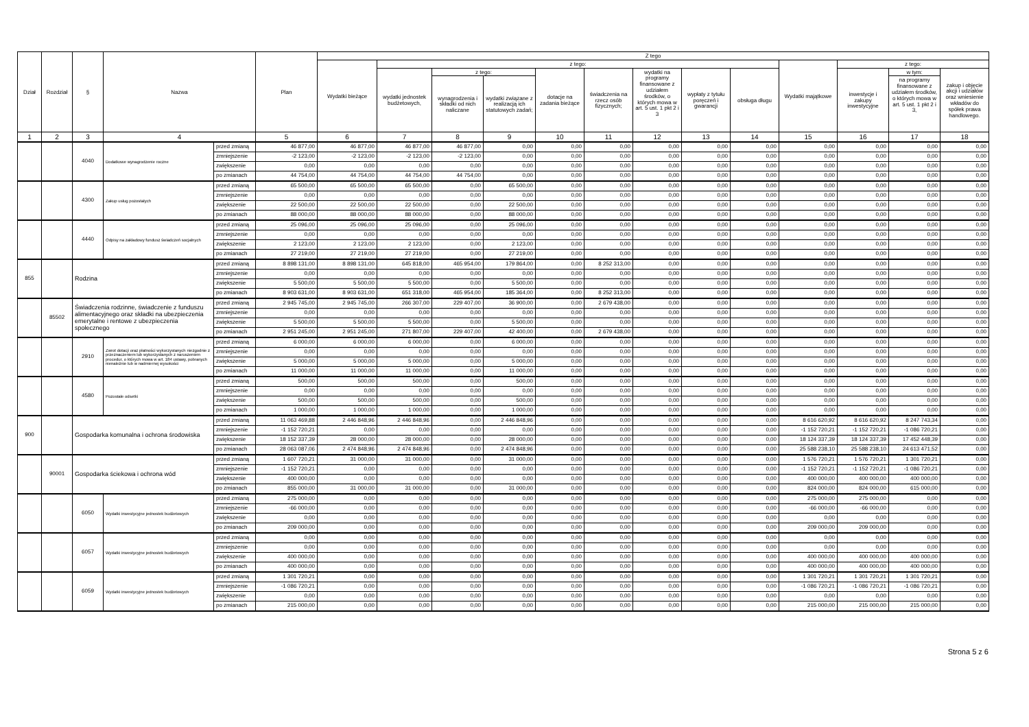| Dział | Rozdział | § | Nazwa | | Plan | Z tego | | | | | | | | | | | | |
| --- | --- | --- | --- | --- | --- | --- | --- | --- | --- | --- | --- | --- | --- | --- | --- | --- | --- | --- |
| | | | | | | Wydatki bieżące | z tego: | | | | | | | | Wydatki majątkowe | z tego: | | |
| | | | | | | | wydatki jednostek budżetowych, | z tego: | | dotacje na zadania bieżące | świadczenia na rzecz osób fizycznych; | wydatki na programy finansowane z udziałem środków, o których mowa w art. 5 ust. 1 pkt 2 i 3 | wypłaty z tytułu poręczeń i gwarancji | obsługa długu | | inwestycje i zakupy inwestycyjne | w tym: | zakup i objęcie akcji i udziałów oraz wniesienie wkładów do spółek prawa handlowego. |
| | | | | | | | | wynagrodzenia i składki od nich naliczane | wydatki związane z realizacją ich statutowych zadań; | | | | | | | | na programy finansowane z udziałem środków, o których mowa w art. 5 ust. 1 pkt 2 i 3, | |
| 1 | 2 | 3 | 4 | | 5 | 6 | 7 | 8 | 9 | 10 | 11 | 12 | 13 | 14 | 15 | 16 | 17 | 18 |
| | | 4040 | Dodatkowe wynagrodzenie roczne | przed zmianą | 46 877,00 | 46 877,00 | 46 877,00 | 46 877,00 | 0,00 | 0,00 | 0,00 | 0,00 | 0,00 | 0,00 | 0,00 | 0,00 | 0,00 | 0,00 |
| | | | | zmniejszenie | -2 123,00 | -2 123,00 | -2 123,00 | -2 123,00 | 0,00 | 0,00 | 0,00 | 0,00 | 0,00 | 0,00 | 0,00 | 0,00 | 0,00 | 0,00 |
| | | | | zwiększenie | 0,00 | 0,00 | 0,00 | 0,00 | 0,00 | 0,00 | 0,00 | 0,00 | 0,00 | 0,00 | 0,00 | 0,00 | 0,00 | 0,00 |
| | | | | po zmianach | 44 754,00 | 44 754,00 | 44 754,00 | 44 754,00 | 0,00 | 0,00 | 0,00 | 0,00 | 0,00 | 0,00 | 0,00 | 0,00 | 0,00 | 0,00 |
| | | 4300 | Zakup usług pozostałych | przed zmianą | 65 500,00 | 65 500,00 | 65 500,00 | 0,00 | 65 500,00 | 0,00 | 0,00 | 0,00 | 0,00 | 0,00 | 0,00 | 0,00 | 0,00 | 0,00 |
| | | | | zmniejszenie | 0,00 | 0,00 | 0,00 | 0,00 | 0,00 | 0,00 | 0,00 | 0,00 | 0,00 | 0,00 | 0,00 | 0,00 | 0,00 | 0,00 |
| | | | | zwiększenie | 22 500,00 | 22 500,00 | 22 500,00 | 0,00 | 22 500,00 | 0,00 | 0,00 | 0,00 | 0,00 | 0,00 | 0,00 | 0,00 | 0,00 | 0,00 |
| | | | | po zmianach | 88 000,00 | 88 000,00 | 88 000,00 | 0,00 | 88 000,00 | 0,00 | 0,00 | 0,00 | 0,00 | 0,00 | 0,00 | 0,00 | 0,00 | 0,00 |
| | | 4440 | Odpisy na zakładowy fundusz świadczeń socjalnych | przed zmianą | 25 096,00 | 25 096,00 | 25 096,00 | 0,00 | 25 096,00 | 0,00 | 0,00 | 0,00 | 0,00 | 0,00 | 0,00 | 0,00 | 0,00 | 0,00 |
| | | | | zmniejszenie | 0,00 | 0,00 | 0,00 | 0,00 | 0,00 | 0,00 | 0,00 | 0,00 | 0,00 | 0,00 | 0,00 | 0,00 | 0,00 | 0,00 |
| | | | | zwiększenie | 2 123,00 | 2 123,00 | 2 123,00 | 0,00 | 2 123,00 | 0,00 | 0,00 | 0,00 | 0,00 | 0,00 | 0,00 | 0,00 | 0,00 | 0,00 |
| | | | | po zmianach | 27 219,00 | 27 219,00 | 27 219,00 | 0,00 | 27 219,00 | 0,00 | 0,00 | 0,00 | 0,00 | 0,00 | 0,00 | 0,00 | 0,00 | 0,00 |
| 855 | | Rodzina | | przed zmianą | 8 898 131,00 | 8 898 131,00 | 645 818,00 | 465 954,00 | 179 864,00 | 0,00 | 8 252 313,00 | 0,00 | 0,00 | 0,00 | 0,00 | 0,00 | 0,00 | 0,00 |
| | | | | zmniejszenie | 0,00 | 0,00 | 0,00 | 0,00 | 0,00 | 0,00 | 0,00 | 0,00 | 0,00 | 0,00 | 0,00 | 0,00 | 0,00 | 0,00 |
| | | | | zwiększenie | 5 500,00 | 5 500,00 | 5 500,00 | 0,00 | 5 500,00 | 0,00 | 0,00 | 0,00 | 0,00 | 0,00 | 0,00 | 0,00 | 0,00 | 0,00 |
| | | | | po zmianach | 8 903 631,00 | 8 903 631,00 | 651 318,00 | 465 954,00 | 185 364,00 | 0,00 | 8 252 313,00 | 0,00 | 0,00 | 0,00 | 0,00 | 0,00 | 0,00 | 0,00 |
| | 85502 | Świadczenia rodzinne, świadczenie z funduszu alimentacyjnego oraz składki na ubezpieczenia emerytalne i rentowe z ubezpieczenia społecznego | | przed zmianą | 2 945 745,00 | 2 945 745,00 | 266 307,00 | 229 407,00 | 36 900,00 | 0,00 | 2 679 438,00 | 0,00 | 0,00 | 0,00 | 0,00 | 0,00 | 0,00 | 0,00 |
| | | | | zmniejszenie | 0,00 | 0,00 | 0,00 | 0,00 | 0,00 | 0,00 | 0,00 | 0,00 | 0,00 | 0,00 | 0,00 | 0,00 | 0,00 | 0,00 |
| | | | | zwiększenie | 5 500,00 | 5 500,00 | 5 500,00 | 0,00 | 5 500,00 | 0,00 | 0,00 | 0,00 | 0,00 | 0,00 | 0,00 | 0,00 | 0,00 | 0,00 |
| | | | | po zmianach | 2 951 245,00 | 2 951 245,00 | 271 807,00 | 229 407,00 | 42 400,00 | 0,00 | 2 679 438,00 | 0,00 | 0,00 | 0,00 | 0,00 | 0,00 | 0,00 | 0,00 |
| | | 2910 | Zwrot dotacji oraz płatności wykorzystanych niezgodnie z przeznaczeniem lub wykorzystanych z naruszeniem procedur, o których mowa w art. 184 ustawy, pobranych nienależnie lub w nadmiernej wysokości | przed zmianą | 6 000,00 | 6 000,00 | 6 000,00 | 0,00 | 6 000,00 | 0,00 | 0,00 | 0,00 | 0,00 | 0,00 | 0,00 | 0,00 | 0,00 | 0,00 |
| | | | | zmniejszenie | 0,00 | 0,00 | 0,00 | 0,00 | 0,00 | 0,00 | 0,00 | 0,00 | 0,00 | 0,00 | 0,00 | 0,00 | 0,00 | 0,00 |
| | | | | zwiększenie | 5 000,00 | 5 000,00 | 5 000,00 | 0,00 | 5 000,00 | 0,00 | 0,00 | 0,00 | 0,00 | 0,00 | 0,00 | 0,00 | 0,00 | 0,00 |
| | | | | po zmianach | 11 000,00 | 11 000,00 | 11 000,00 | 0,00 | 11 000,00 | 0,00 | 0,00 | 0,00 | 0,00 | 0,00 | 0,00 | 0,00 | 0,00 | 0,00 |
| | | 4580 | Pozostałe odsetki | przed zmianą | 500,00 | 500,00 | 500,00 | 0,00 | 500,00 | 0,00 | 0,00 | 0,00 | 0,00 | 0,00 | 0,00 | 0,00 | 0,00 | 0,00 |
| | | | | zmniejszenie | 0,00 | 0,00 | 0,00 | 0,00 | 0,00 | 0,00 | 0,00 | 0,00 | 0,00 | 0,00 | 0,00 | 0,00 | 0,00 | 0,00 |
| | | | | zwiększenie | 500,00 | 500,00 | 500,00 | 0,00 | 500,00 | 0,00 | 0,00 | 0,00 | 0,00 | 0,00 | 0,00 | 0,00 | 0,00 | 0,00 |
| | | | | po zmianach | 1 000,00 | 1 000,00 | 1 000,00 | 0,00 | 1 000,00 | 0,00 | 0,00 | 0,00 | 0,00 | 0,00 | 0,00 | 0,00 | 0,00 | 0,00 |
| 900 | | Gospodarka komunalna i ochrona środowiska | | przed zmianą | 11 063 469,88 | 2 446 848,96 | 2 446 848,96 | 0,00 | 2 446 848,96 | 0,00 | 0,00 | 0,00 | 0,00 | 0,00 | 8 616 620,92 | 8 616 620,92 | 8 247 743,34 | 0,00 |
| | | | | zmniejszenie | -1 152 720,21 | 0,00 | 0,00 | 0,00 | 0,00 | 0,00 | 0,00 | 0,00 | 0,00 | 0,00 | -1 152 720,21 | -1 152 720,21 | -1 086 720,21 | 0,00 |
| | | | | zwiększenie | 18 152 337,39 | 28 000,00 | 28 000,00 | 0,00 | 28 000,00 | 0,00 | 0,00 | 0,00 | 0,00 | 0,00 | 18 124 337,39 | 18 124 337,39 | 17 452 448,39 | 0,00 |
| | | | | po zmianach | 28 063 087,06 | 2 474 848,96 | 2 474 848,96 | 0,00 | 2 474 848,96 | 0,00 | 0,00 | 0,00 | 0,00 | 0,00 | 25 588 238,10 | 25 588 238,10 | 24 613 471,52 | 0,00 |
| | 90001 | Gospodarka ściekowa i ochrona wód | | przed zmianą | 1 607 720,21 | 31 000,00 | 31 000,00 | 0,00 | 31 000,00 | 0,00 | 0,00 | 0,00 | 0,00 | 0,00 | 1 576 720,21 | 1 576 720,21 | 1 301 720,21 | 0,00 |
| | | | | zmniejszenie | -1 152 720,21 | 0,00 | 0,00 | 0,00 | 0,00 | 0,00 | 0,00 | 0,00 | 0,00 | 0,00 | -1 152 720,21 | -1 152 720,21 | -1 086 720,21 | 0,00 |
| | | | | zwiększenie | 400 000,00 | 0,00 | 0,00 | 0,00 | 0,00 | 0,00 | 0,00 | 0,00 | 0,00 | 0,00 | 400 000,00 | 400 000,00 | 400 000,00 | 0,00 |
| | | | | po zmianach | 855 000,00 | 31 000,00 | 31 000,00 | 0,00 | 31 000,00 | 0,00 | 0,00 | 0,00 | 0,00 | 0,00 | 824 000,00 | 824 000,00 | 615 000,00 | 0,00 |
| | | 6050 | Wydatki inwestycyjne jednostek budżetowych | przed zmianą | 275 000,00 | 0,00 | 0,00 | 0,00 | 0,00 | 0,00 | 0,00 | 0,00 | 0,00 | 0,00 | 275 000,00 | 275 000,00 | 0,00 | 0,00 |
| | | | | zmniejszenie | -66 000,00 | 0,00 | 0,00 | 0,00 | 0,00 | 0,00 | 0,00 | 0,00 | 0,00 | 0,00 | -66 000,00 | -66 000,00 | 0,00 | 0,00 |
| | | | | zwiększenie | 0,00 | 0,00 | 0,00 | 0,00 | 0,00 | 0,00 | 0,00 | 0,00 | 0,00 | 0,00 | 0,00 | 0,00 | 0,00 | 0,00 |
| | | | | po zmianach | 209 000,00 | 0,00 | 0,00 | 0,00 | 0,00 | 0,00 | 0,00 | 0,00 | 0,00 | 0,00 | 209 000,00 | 209 000,00 | 0,00 | 0,00 |
| | | 6057 | Wydatki inwestycyjne jednostek budżetowych | przed zmianą | 0,00 | 0,00 | 0,00 | 0,00 | 0,00 | 0,00 | 0,00 | 0,00 | 0,00 | 0,00 | 0,00 | 0,00 | 0,00 | 0,00 |
| | | | | zmniejszenie | 0,00 | 0,00 | 0,00 | 0,00 | 0,00 | 0,00 | 0,00 | 0,00 | 0,00 | 0,00 | 0,00 | 0,00 | 0,00 | 0,00 |
| | | | | zwiększenie | 400 000,00 | 0,00 | 0,00 | 0,00 | 0,00 | 0,00 | 0,00 | 0,00 | 0,00 | 0,00 | 400 000,00 | 400 000,00 | 400 000,00 | 0,00 |
| | | | | po zmianach | 400 000,00 | 0,00 | 0,00 | 0,00 | 0,00 | 0,00 | 0,00 | 0,00 | 0,00 | 0,00 | 400 000,00 | 400 000,00 | 400 000,00 | 0,00 |
| | | 6059 | Wydatki inwestycyjne jednostek budżetowych | przed zmianą | 1 301 720,21 | 0,00 | 0,00 | 0,00 | 0,00 | 0,00 | 0,00 | 0,00 | 0,00 | 0,00 | 1 301 720,21 | 1 301 720,21 | 1 301 720,21 | 0,00 |
| | | | | zmniejszenie | -1 086 720,21 | 0,00 | 0,00 | 0,00 | 0,00 | 0,00 | 0,00 | 0,00 | 0,00 | 0,00 | -1 086 720,21 | -1 086 720,21 | -1 086 720,21 | 0,00 |
| | | | | zwiększenie | 0,00 | 0,00 | 0,00 | 0,00 | 0,00 | 0,00 | 0,00 | 0,00 | 0,00 | 0,00 | 0,00 | 0,00 | 0,00 | 0,00 |
| | | | | po zmianach | 215 000,00 | 0,00 | 0,00 | 0,00 | 0,00 | 0,00 | 0,00 | 0,00 | 0,00 | 0,00 | 215 000,00 | 215 000,00 | 215 000,00 | 0,00 |
Strona 5 z 6